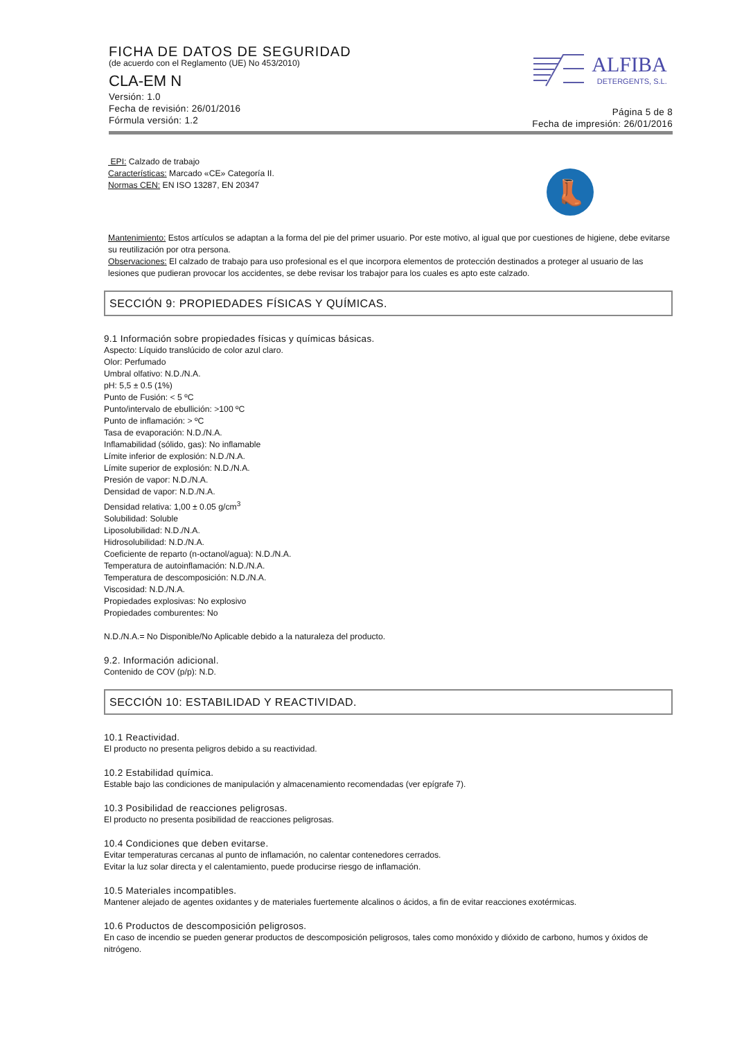FICHA DE DATOS DE SEGURIDAD
(de acuerdo con el Reglamento (UE) No 453/2010)
CLA-EM N
Versión: 1.0
Fecha de revisión: 26/01/2016
Fórmula versión: 1.2
ALFIBA
DETERGENTS, S.L.
Página 5 de 8
Fecha de impresión: 26/01/2016
EPI: Calzado de trabajo
Características: Marcado «CE» Categoría II.
Normas CEN: EN ISO 13287, EN 20347
👢
Mantenimiento: Estos artículos se adaptan a la forma del pie del primer usuario. Por este motivo, al igual que por cuestiones de higiene, debe evitarse su reutilización por otra persona.
Observaciones: El calzado de trabajo para uso profesional es el que incorpora elementos de protección destinados a proteger al usuario de las lesiones que pudieran provocar los accidentes, se debe revisar los trabajor para los cuales es apto este calzado.
SECCIÓN 9: PROPIEDADES FÍSICAS Y QUÍMICAS.
9.1 Información sobre propiedades físicas y químicas básicas.
Aspecto: Líquido translúcido de color azul claro.
Olor: Perfumado
Umbral olfativo: N.D./N.A.
pH: 5,5 ± 0.5 (1%)
Punto de Fusión: < 5 ºC
Punto/intervalo de ebullición: >100 ºC
Punto de inflamación: > ºC
Tasa de evaporación: N.D./N.A.
Inflamabilidad (sólido, gas): No inflamable
Límite inferior de explosión: N.D./N.A.
Límite superior de explosión: N.D./N.A.
Presión de vapor: N.D./N.A.
Densidad de vapor: N.D./N.A.
Densidad relativa: 1,00 ± 0.05 g/cm<sup>3</sup>
Solubilidad: Soluble
Liposolubilidad: N.D./N.A.
Hidrosolubilidad: N.D./N.A.
Coeficiente de reparto (n-octanol/agua): N.D./N.A.
Temperatura de autoinflamación: N.D./N.A.
Temperatura de descomposición: N.D./N.A.
Viscosidad: N.D./N.A.
Propiedades explosivas: No explosivo
Propiedades comburentes: No
N.D./N.A.= No Disponible/No Aplicable debido a la naturaleza del producto.
9.2. Información adicional.
Contenido de COV (p/p): N.D.
SECCIÓN 10: ESTABILIDAD Y REACTIVIDAD.
10.1 Reactividad.
El producto no presenta peligros debido a su reactividad.
10.2 Estabilidad química.
Estable bajo las condiciones de manipulación y almacenamiento recomendadas (ver epígrafe 7).
10.3 Posibilidad de reacciones peligrosas.
El producto no presenta posibilidad de reacciones peligrosas.
10.4 Condiciones que deben evitarse.
Evitar temperaturas cercanas al punto de inflamación, no calentar contenedores cerrados.
Evitar la luz solar directa y el calentamiento, puede producirse riesgo de inflamación.
10.5 Materiales incompatibles.
Mantener alejado de agentes oxidantes y de materiales fuertemente alcalinos o ácidos, a fin de evitar reacciones exotérmicas.
10.6 Productos de descomposición peligrosos.
En caso de incendio se pueden generar productos de descomposición peligrosos, tales como monóxido y dióxido de carbono, humos y óxidos de nitrógeno.